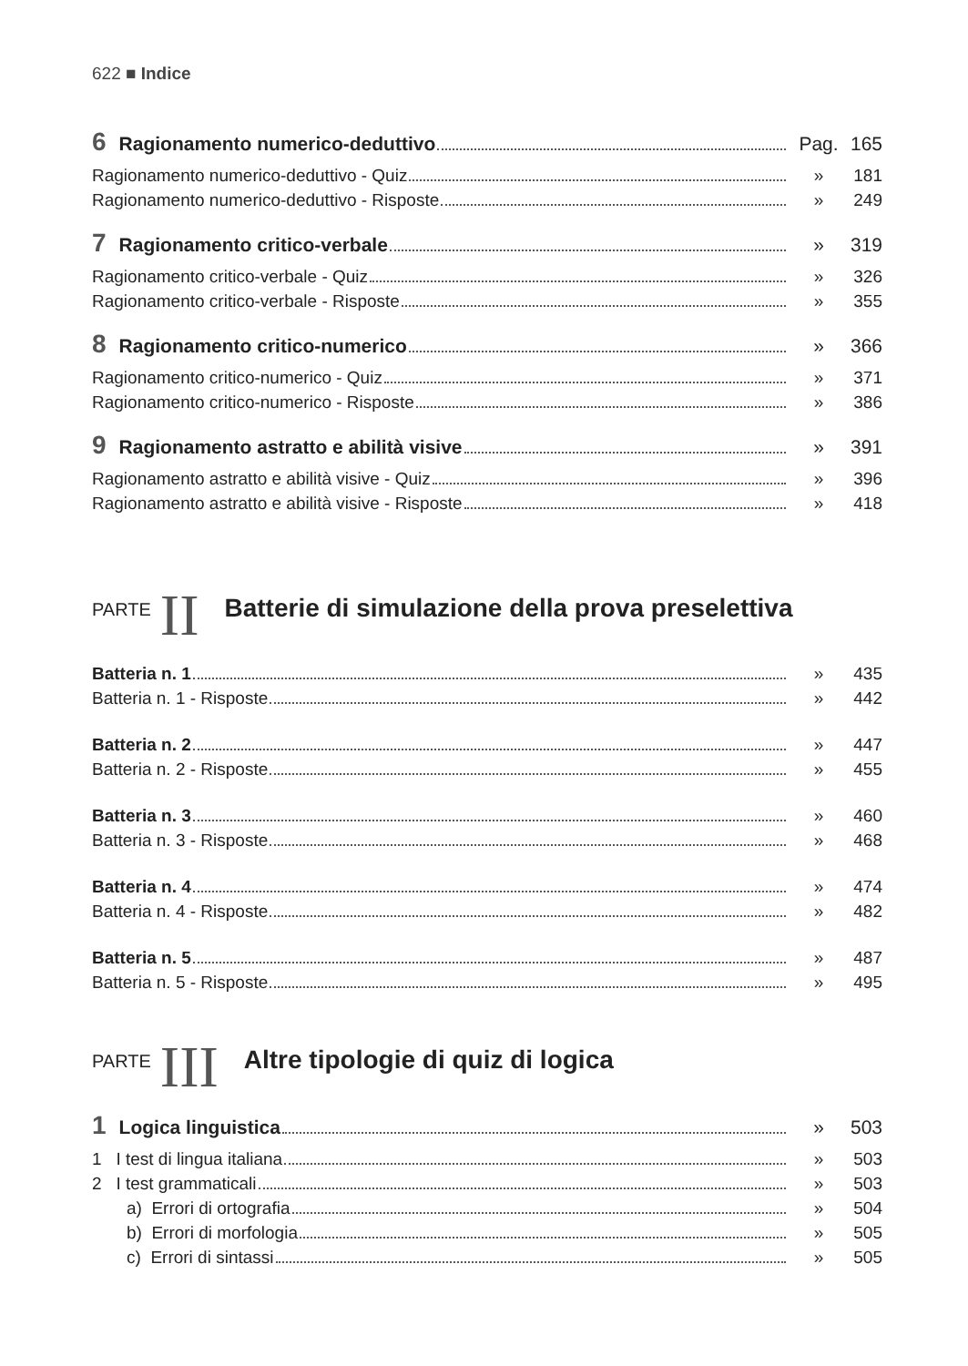622 ■ Indice
6 Ragionamento numerico-deduttivo Pag. 165
Ragionamento numerico-deduttivo - Quiz » 181
Ragionamento numerico-deduttivo - Risposte » 249
7 Ragionamento critico-verbale » 319
Ragionamento critico-verbale - Quiz » 326
Ragionamento critico-verbale - Risposte » 355
8 Ragionamento critico-numerico » 366
Ragionamento critico-numerico - Quiz » 371
Ragionamento critico-numerico - Risposte » 386
9 Ragionamento astratto e abilità visive » 391
Ragionamento astratto e abilità visive - Quiz » 396
Ragionamento astratto e abilità visive - Risposte » 418
PARTE II Batterie di simulazione della prova preselettiva
Batteria n. 1 » 435
Batteria n. 1 - Risposte » 442
Batteria n. 2 » 447
Batteria n. 2 - Risposte » 455
Batteria n. 3 » 460
Batteria n. 3 - Risposte » 468
Batteria n. 4 » 474
Batteria n. 4 - Risposte » 482
Batteria n. 5 » 487
Batteria n. 5 - Risposte » 495
PARTE III Altre tipologie di quiz di logica
1 Logica linguistica » 503
1 I test di lingua italiana » 503
2 I test grammaticali » 503
a) Errori di ortografia » 504
b) Errori di morfologia » 505
c) Errori di sintassi » 505